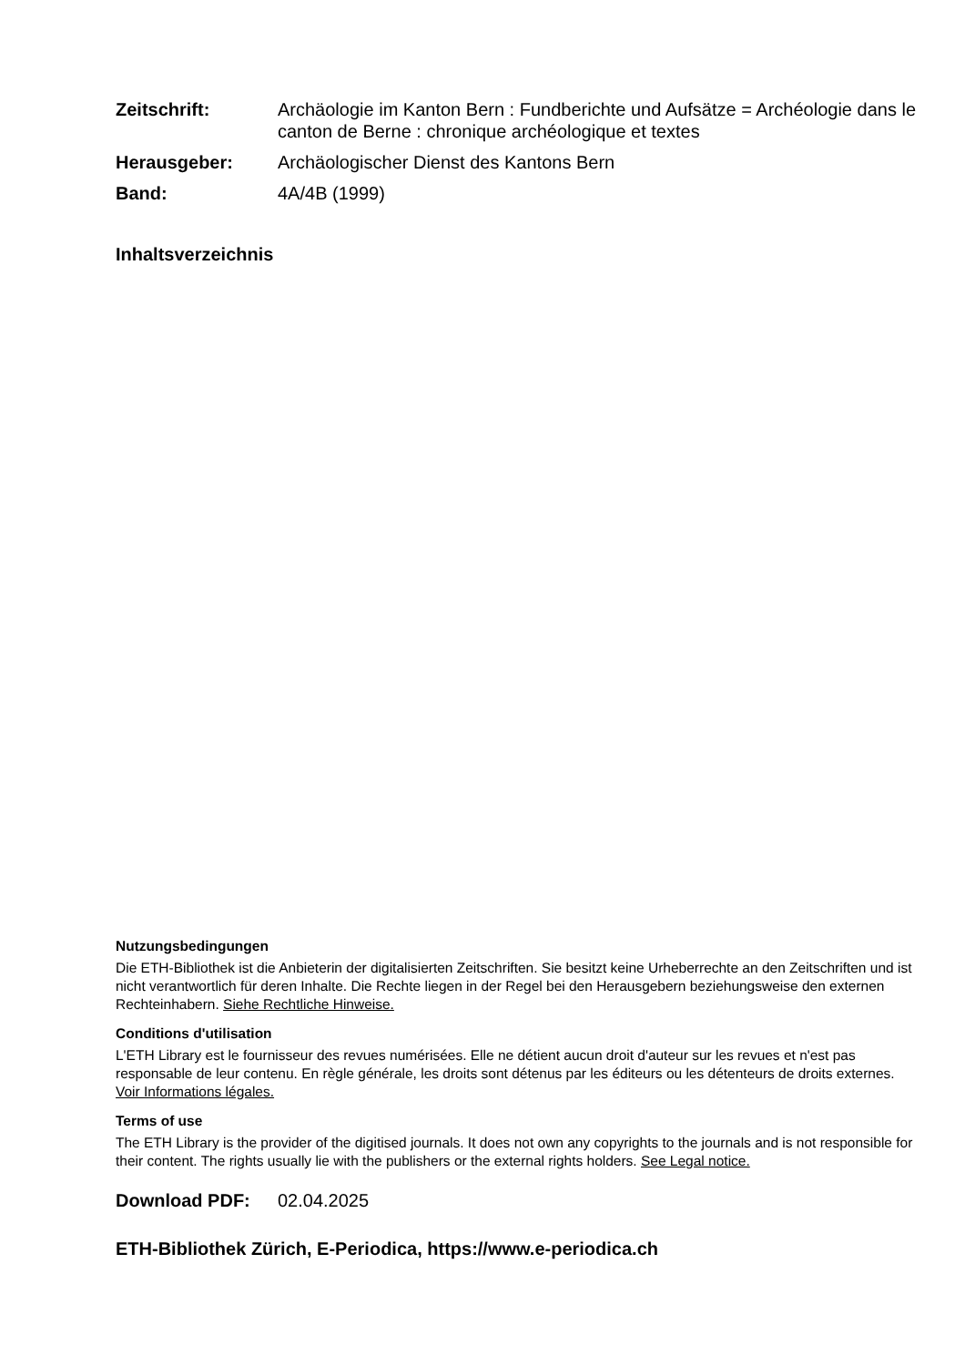Zeitschrift:
Archäologie im Kanton Bern : Fundberichte und Aufsätze = Archéologie dans le canton de Berne : chronique archéologique et textes
Herausgeber:
Archäologischer Dienst des Kantons Bern
Band:
4A/4B (1999)
Inhaltsverzeichnis
Nutzungsbedingungen
Die ETH-Bibliothek ist die Anbieterin der digitalisierten Zeitschriften. Sie besitzt keine Urheberrechte an den Zeitschriften und ist nicht verantwortlich für deren Inhalte. Die Rechte liegen in der Regel bei den Herausgebern beziehungsweise den externen Rechteinhabern. Siehe Rechtliche Hinweise.
Conditions d'utilisation
L'ETH Library est le fournisseur des revues numérisées. Elle ne détient aucun droit d'auteur sur les revues et n'est pas responsable de leur contenu. En règle générale, les droits sont détenus par les éditeurs ou les détenteurs de droits externes. Voir Informations légales.
Terms of use
The ETH Library is the provider of the digitised journals. It does not own any copyrights to the journals and is not responsible for their content. The rights usually lie with the publishers or the external rights holders. See Legal notice.
Download PDF: 02.04.2025
ETH-Bibliothek Zürich, E-Periodica, https://www.e-periodica.ch